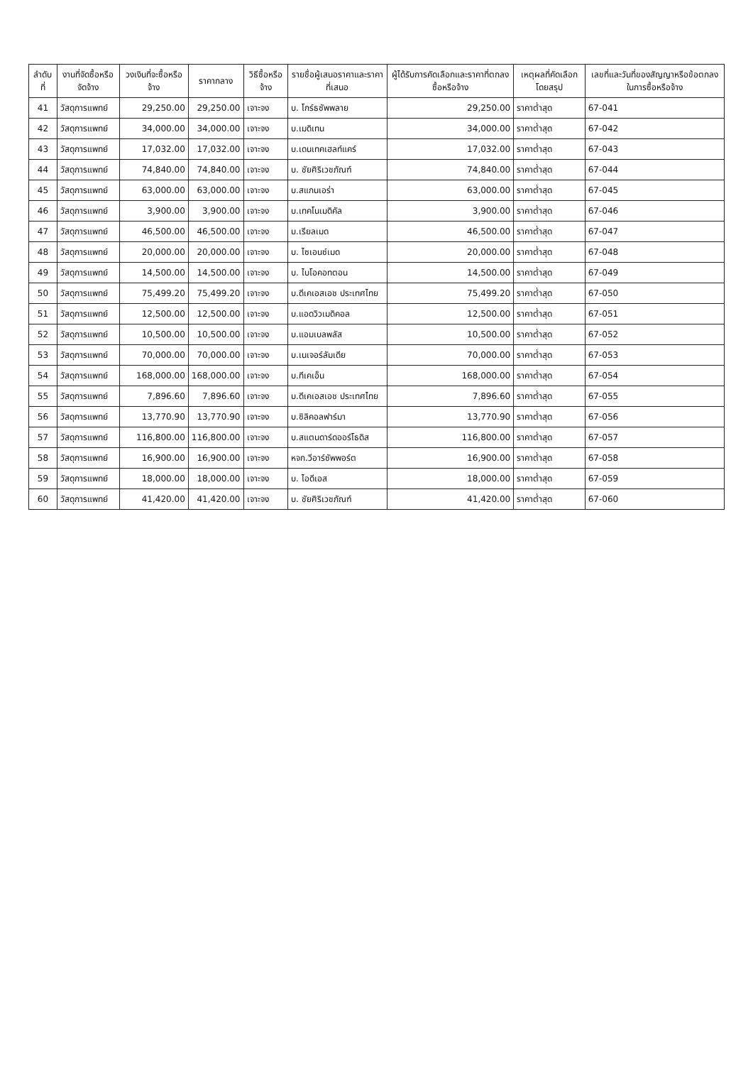| ลำดับที่ | งานที่จัดซื้อหรือจัดจ้าง | วงเงินที่จะซื้อหรือจ้าง | ราคากลาง | วิธีซื้อหรือจ้าง | รายชื่อผู้เสนอราคาและราคาที่เสนอ | ผู้ได้รับการคัดเลือกและราคาที่ตกลงซื้อหรือจ้าง | เหตุผลที่คัดเลือกโดยสรุป | เลขที่และวันที่ของสัญญาหรือข้อตกลงในการซื้อหรือจ้าง |
| --- | --- | --- | --- | --- | --- | --- | --- | --- |
| 41 | วัสดุการแพทย์ | 29,250.00 | 29,250.00 | เจาะจง | บ. โกร์ธซัพพลาย | 29,250.00 | ราคาต่ำสุด | 67-041 |
| 42 | วัสดุการแพทย์ | 34,000.00 | 34,000.00 | เจาะจง | บ.เมดิเทน | 34,000.00 | ราคาต่ำสุด | 67-042 |
| 43 | วัสดุการแพทย์ | 17,032.00 | 17,032.00 | เจาะจง | บ.เดนเทคเฮลท์แคร์ | 17,032.00 | ราคาต่ำสุด | 67-043 |
| 44 | วัสดุการแพทย์ | 74,840.00 | 74,840.00 | เจาะจง | บ. ชัยศิริเวชภัณฑ์ | 74,840.00 | ราคาต่ำสุด | 67-044 |
| 45 | วัสดุการแพทย์ | 63,000.00 | 63,000.00 | เจาะจง | บ.สแกนเอร่า | 63,000.00 | ราคาต่ำสุด | 67-045 |
| 46 | วัสดุการแพทย์ | 3,900.00 | 3,900.00 | เจาะจง | บ.เทคโนเมดิคัล | 3,900.00 | ราคาต่ำสุด | 67-046 |
| 47 | วัสดุการแพทย์ | 46,500.00 | 46,500.00 | เจาะจง | บ.เรียลเมด | 46,500.00 | ราคาต่ำสุด | 67-047 |
| 48 | วัสดุการแพทย์ | 20,000.00 | 20,000.00 | เจาะจง | บ. ไซเอนซ์เมด | 20,000.00 | ราคาต่ำสุด | 67-048 |
| 49 | วัสดุการแพทย์ | 14,500.00 | 14,500.00 | เจาะจง | บ. ไบโอคอทตอน | 14,500.00 | ราคาต่ำสุด | 67-049 |
| 50 | วัสดุการแพทย์ | 75,499.20 | 75,499.20 | เจาะจง | บ.ดีเคเอสเอช ประเทศไทย | 75,499.20 | ราคาต่ำสุด | 67-050 |
| 51 | วัสดุการแพทย์ | 12,500.00 | 12,500.00 | เจาะจง | บ.แอดวิวเมดิคอล | 12,500.00 | ราคาต่ำสุด | 67-051 |
| 52 | วัสดุการแพทย์ | 10,500.00 | 10,500.00 | เจาะจง | บ.แอมเบลพลัส | 10,500.00 | ราคาต่ำสุด | 67-052 |
| 53 | วัสดุการแพทย์ | 70,000.00 | 70,000.00 | เจาะจง | บ.เนเจอร์ลัมเดีย | 70,000.00 | ราคาต่ำสุด | 67-053 |
| 54 | วัสดุการแพทย์ | 168,000.00 | 168,000.00 | เจาะจง | บ.ทีเคเอ็น | 168,000.00 | ราคาต่ำสุด | 67-054 |
| 55 | วัสดุการแพทย์ | 7,896.60 | 7,896.60 | เจาะจง | บ.ดีเคเอสเอช ประเทศไทย | 7,896.60 | ราคาต่ำสุด | 67-055 |
| 56 | วัสดุการแพทย์ | 13,770.90 | 13,770.90 | เจาะจง | บ.ซิลิคอลฟาร์มา | 13,770.90 | ราคาต่ำสุด | 67-056 |
| 57 | วัสดุการแพทย์ | 116,800.00 | 116,800.00 | เจาะจง | บ.สแตนดาร์ดออร์โธดิส | 116,800.00 | ราคาต่ำสุด | 67-057 |
| 58 | วัสดุการแพทย์ | 16,900.00 | 16,900.00 | เจาะจง | หจก.วีอาร์ซัพพอร์ต | 16,900.00 | ราคาต่ำสุด | 67-058 |
| 59 | วัสดุการแพทย์ | 18,000.00 | 18,000.00 | เจาะจง | บ. ไอดีเอส | 18,000.00 | ราคาต่ำสุด | 67-059 |
| 60 | วัสดุการแพทย์ | 41,420.00 | 41,420.00 | เจาะจง | บ. ชัยศิริเวชภัณฑ์ | 41,420.00 | ราคาต่ำสุด | 67-060 |